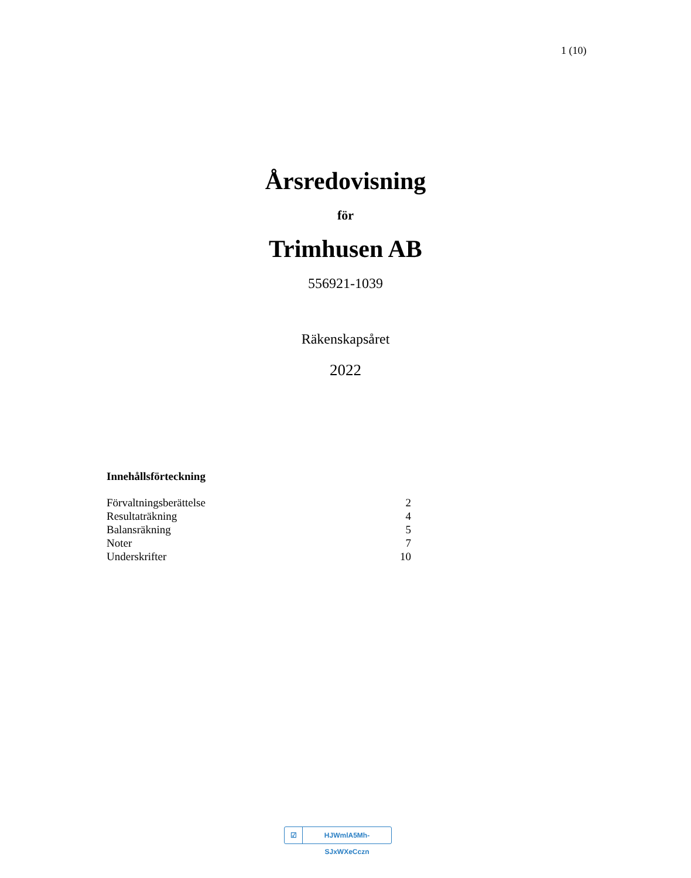1 (10)
Årsredovisning
för
Trimhusen AB
556921-1039
Räkenskapsåret
2022
Innehållsförteckning
| Förvaltningsberättelse | 2 |
| Resultaträkning | 4 |
| Balansräkning | 5 |
| Noter | 7 |
| Underskrifter | 10 |
☑ HJWmlA5Mh-SJxWXeCczn